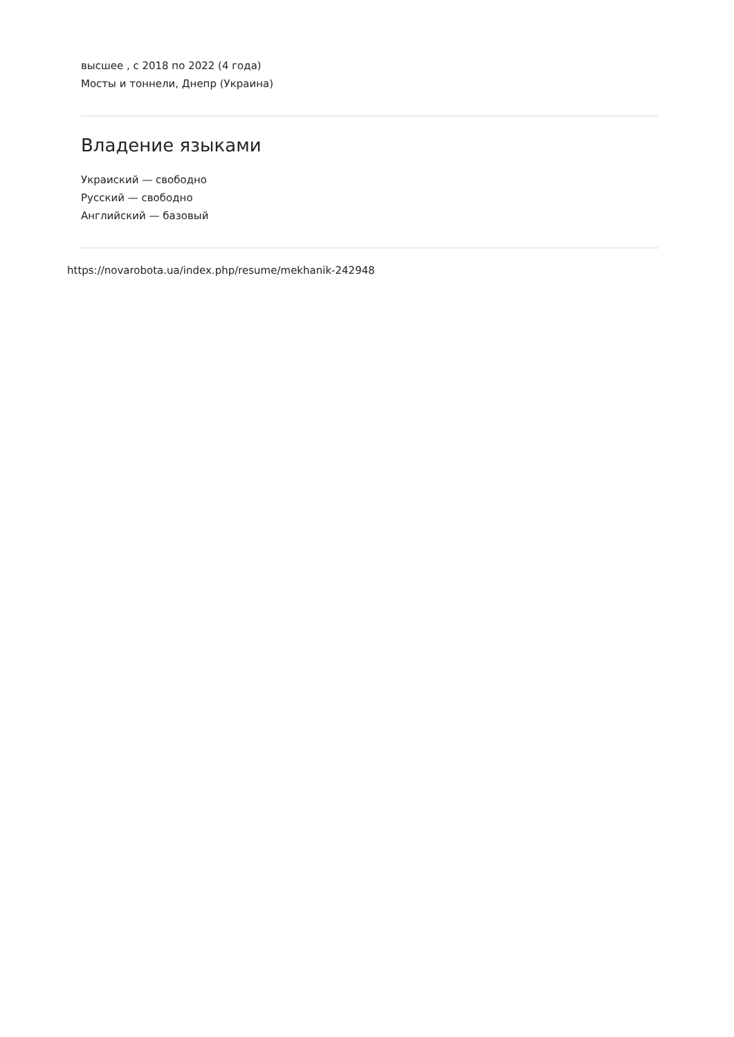высшее , с 2018 по 2022 (4 года)
Мосты и тоннели, Днепр (Украина)
Владение языками
Украиский — свободно
Русский — свободно
Английский — базовый
https://novarobota.ua/index.php/resume/mekhanik-242948